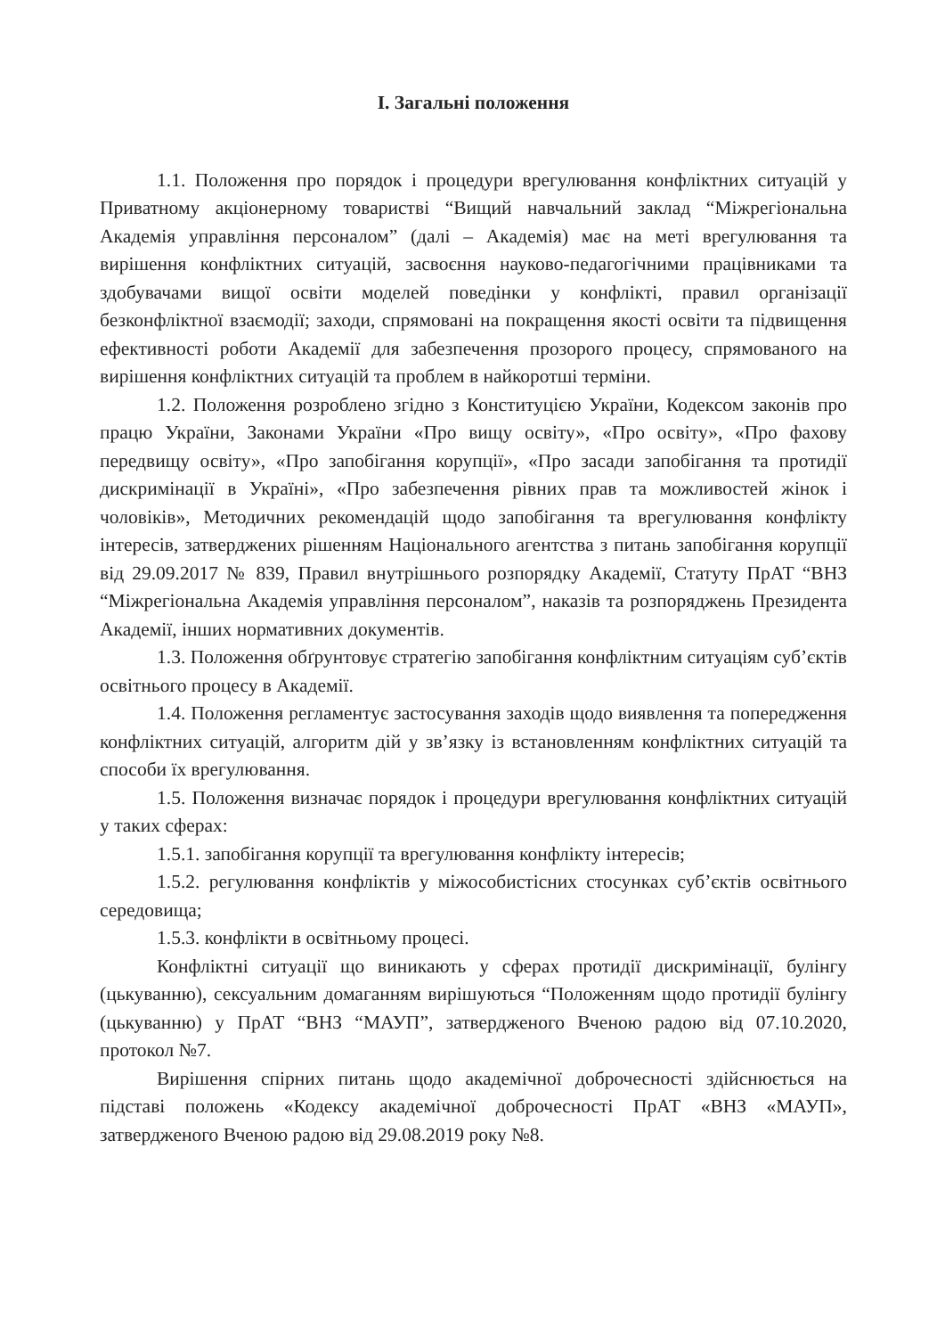І. Загальні положення
1.1. Положення про порядок і процедури врегулювання конфліктних ситуацій у Приватному акціонерному товаристві “Вищий навчальний заклад “Міжрегіональна Академія управління персоналом” (далі – Академія) має на меті врегулювання та вирішення конфліктних ситуацій, засвоєння науково-педагогічними працівниками та здобувачами вищої освіти моделей поведінки у конфлікті, правил організації безконфліктної взаємодії; заходи, спрямовані на покращення якості освіти та підвищення ефективності роботи Академії для забезпечення прозорого процесу, спрямованого на вирішення конфліктних ситуацій та проблем в найкоротші терміни.
1.2. Положення розроблено згідно з Конституцією України, Кодексом законів про працю України, Законами України «Про вищу освіту», «Про освіту», «Про фахову передвищу освіту», «Про запобігання корупції», «Про засади запобігання та протидії дискримінації в Україні», «Про забезпечення рівних прав та можливостей жінок і чоловіків», Методичних рекомендацій щодо запобігання та врегулювання конфлікту інтересів, затверджених рішенням Національного агентства з питань запобігання корупції від 29.09.2017 № 839, Правил внутрішнього розпорядку Академії, Статуту ПрАТ “ВНЗ “Міжрегіональна Академія управління персоналом”, наказів та розпоряджень Президента Академії, інших нормативних документів.
1.3. Положення обґрунтовує стратегію запобігання конфліктним ситуаціям суб’єктів освітнього процесу в Академії.
1.4. Положення регламентує застосування заходів щодо виявлення та попередження конфліктних ситуацій, алгоритм дій у зв’язку із встановленням конфліктних ситуацій та способи їх врегулювання.
1.5. Положення визначає порядок і процедури врегулювання конфліктних ситуацій у таких сферах:
1.5.1. запобігання корупції та врегулювання конфлікту інтересів;
1.5.2. регулювання конфліктів у міжособистісних стосунках суб’єктів освітнього середовища;
1.5.3. конфлікти в освітньому процесі.
Конфліктні ситуації що виникають у сферах протидії дискримінації, булінгу (цькуванню), сексуальним домаганням вирішуються “Положенням щодо протидії булінгу (цькуванню) у ПрАТ “ВНЗ “МАУП”, затвердженого Вченою радою від 07.10.2020, протокол №7.
Вирішення спірних питань щодо академічної доброчесності здійснюється на підставі положень «Кодексу академічної доброчесності ПрАТ «ВНЗ «МАУП», затвердженого Вченою радою від 29.08.2019 року №8.